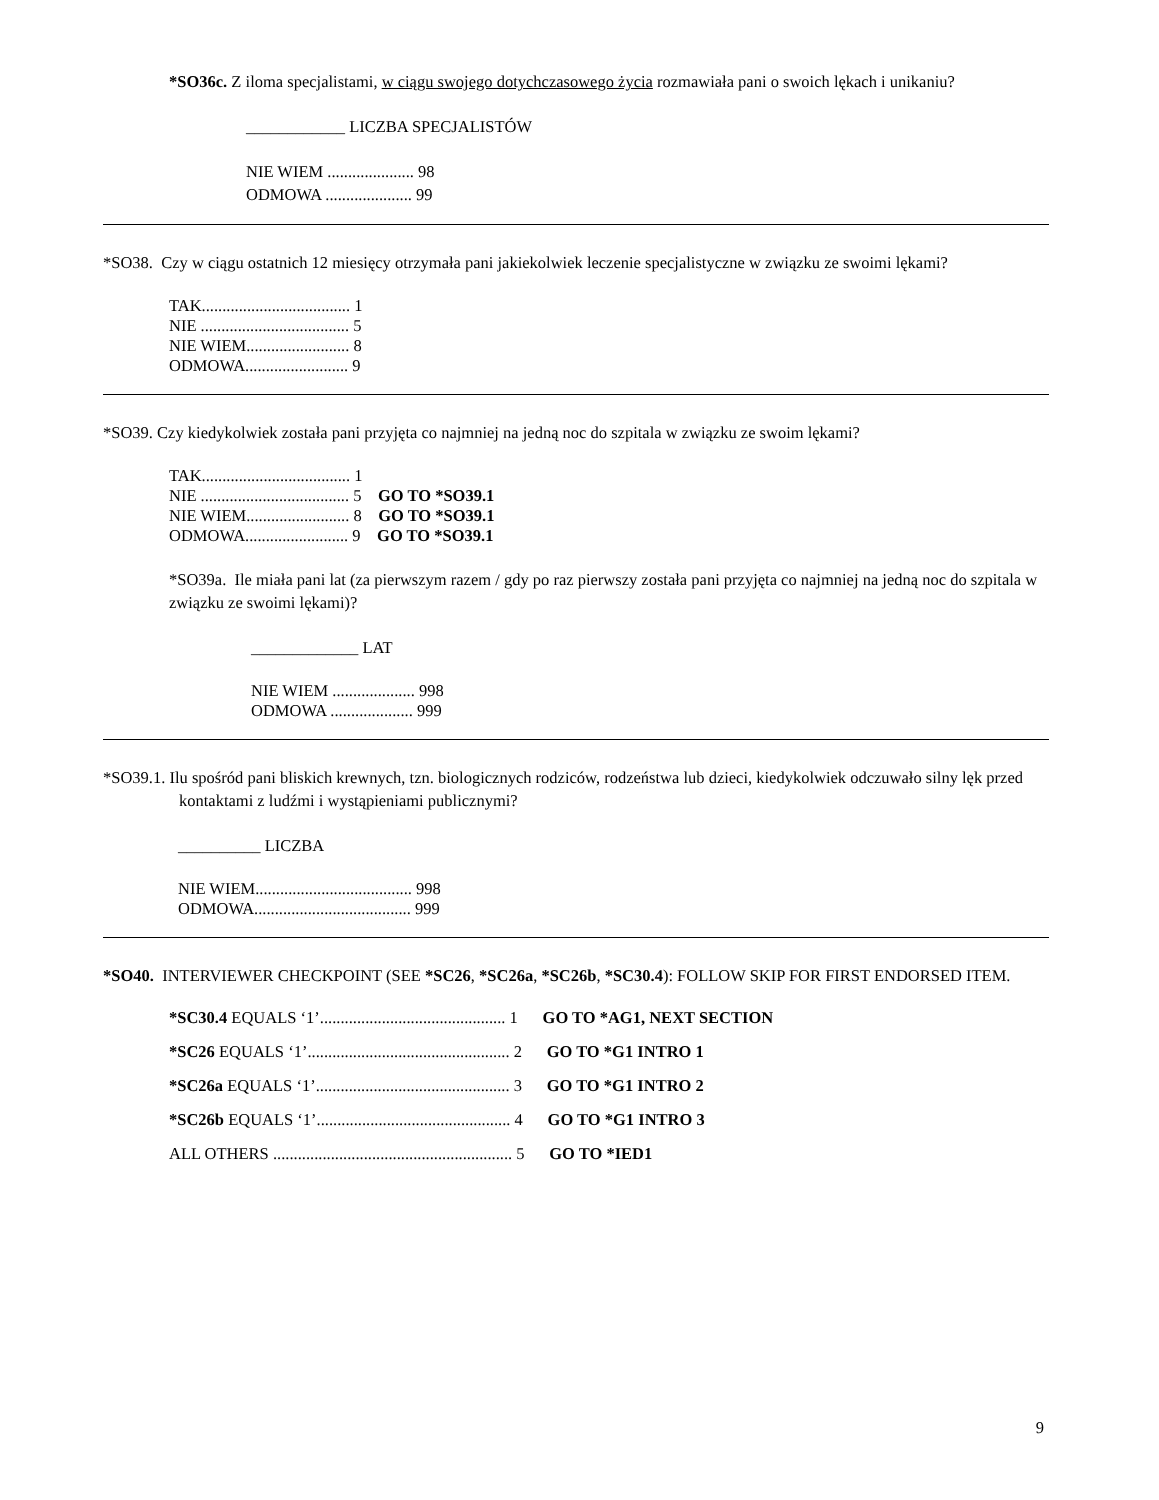*SO36c. Z iloma specjalistami, w ciągu swojego dotychczasowego życia rozmawiała pani o swoich lękach i unikaniu?
____________ LICZBA SPECJALISTÓW
NIE WIEM ..................... 98
ODMOWA ..................... 99
*SO38. Czy w ciągu ostatnich 12 miesięcy otrzymała pani jakiekolwiek leczenie specjalistyczne w związku ze swoimi lękami?
TAK.................................... 1
NIE .................................... 5
NIE WIEM......................... 8
ODMOWA......................... 9
*SO39. Czy kiedykolwiek została pani przyjęta co najmniej na jedną noc do szpitala w związku ze swoim lękami?
TAK.................................... 1
NIE .................................... 5 GO TO *SO39.1
NIE WIEM......................... 8 GO TO *SO39.1
ODMOWA......................... 9 GO TO *SO39.1
*SO39a. Ile miała pani lat (za pierwszym razem / gdy po raz pierwszy została pani przyjęta co najmniej na jedną noc do szpitala w związku ze swoimi lękami)?
_____________ LAT
NIE WIEM .................... 998
ODMOWA .................... 999
*SO39.1. Ilu spośród pani bliskich krewnych, tzn. biologicznych rodziców, rodzeństwa lub dzieci, kiedykolwiek odczuwało silny lęk przed kontaktami z ludźmi i wystąpieniami publicznymi?
__________ LICZBA
NIE WIEM...................................... 998
ODMOWA...................................... 999
*SO40. INTERVIEWER CHECKPOINT (SEE *SC26, *SC26a, *SC26b, *SC30.4): FOLLOW SKIP FOR FIRST ENDORSED ITEM.
*SC30.4 EQUALS ‘1’............................................. 1 GO TO *AG1, NEXT SECTION
*SC26 EQUALS ‘1’................................................. 2 GO TO *G1 INTRO 1
*SC26a EQUALS ‘1’............................................... 3 GO TO *G1 INTRO 2
*SC26b EQUALS ‘1’............................................... 4 GO TO *G1 INTRO 3
ALL OTHERS .......................................................... 5 GO TO *IED1
9